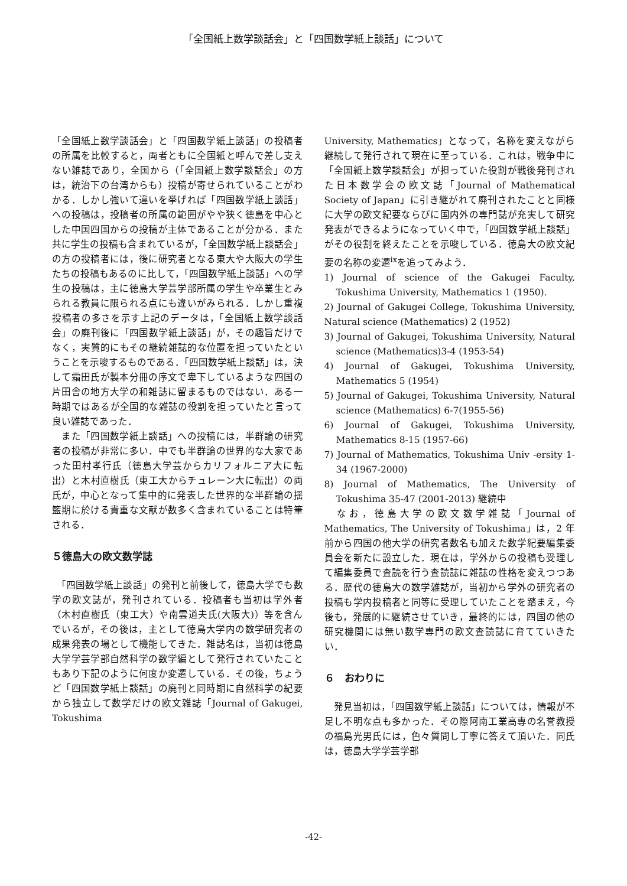「全国紙上数学談話会」と「四国数学紙上談話」について
「全国紙上数学談話会」と「四国数学紙上談話」の投稿者の所属を比較すると，両者ともに全国紙と呼んで差し支えない雑誌であり，全国から（「全国紙上数学談話会」の方は，統治下の台湾からも）投稿が寄せられていることがわかる．しかし強いて違いを挙げれば「四国数学紙上談話」への投稿は，投稿者の所属の範囲がやや狭く徳島を中心とした中国四国からの投稿が主体であることが分かる．また共に学生の投稿も含まれているが，「全国数学紙上談話会」の方の投稿者には，後に研究者となる東大や大阪大の学生たちの投稿もあるのに比して，「四国数学紙上談話」への学生の投稿は，主に徳島大学芸学部所属の学生や卒業生とみられる教員に限られる点にも違いがみられる．しかし重複投稿者の多さを示す上記のデータは，「全国紙上数学談話会」の廃刊後に「四国数学紙上談話」が，その趣旨だけでなく，実質的にもその継続雑誌的な位置を担っていたということを示唆するものである．「四国数学紙上談話」は，決して霜田氏が製本分冊の序文で卑下しているような四国の片田舎の地方大学の和雑誌に留まるものではない．ある一時期ではあるが全国的な雑誌の役割を担っていたと言って良い雑誌であった．
　また「四国数学紙上談話」への投稿には，半群論の研究者の投稿が非常に多い．中でも半群論の世界的な大家であった田村孝行氏（徳島大学芸からカリフォルニア大に転出）と木村直樹氏（東工大からチュレーン大に転出）の両氏が，中心となって集中的に発表した世界的な半群論の揺籃期に於ける貴重な文献が数多く含まれていることは特筆される．
５徳島大の欧文数学誌
　「四国数学紙上談話」の発刊と前後して，徳島大学でも数学の欧文誌が，発刊されている．投稿者も当初は学外者（木村直樹氏（東工大）や南雲道夫氏(大阪大)）等を含んでいるが，その後は，主として徳島大学内の数学研究者の成果発表の場として機能してきた．雑誌名は，当初は徳島大学学芸学部自然科学の数学編として発行されていたこともあり下記のように何度か変遷している．その後，ちょうど「四国数学紙上談話」の廃刊と同時期に自然科学の紀要から独立して数学だけの欧文雑誌「Journal of Gakugei, Tokushima
University, Mathematics」となって，名称を変えながら継続して発行されて現在に至っている．これは，戦争中に「全国紙上数学談話会」が担っていた役割が戦後発刊された日本数学会の欧文誌「Journal of Mathematical Society of Japan」に引き継がれて廃刊されたことと同様に大学の欧文紀要ならびに国内外の専門誌が充実して研究発表ができるようになっていく中で，「四国数学紙上談話」がその役割を終えたことを示唆している．徳島大の欧文紀要の名称の変遷<sup>ix</sup>を追ってみよう．
1) Journal of science of the Gakugei Faculty, Tokushima University, Mathematics 1 (1950).
2) Journal of Gakugei College, Tokushima University, Natural science (Mathematics) 2 (1952)
3) Journal of Gakugei, Tokushima University, Natural science (Mathematics)3-4 (1953-54)
4) Journal of Gakugei, Tokushima University, Mathematics 5 (1954)
5) Journal of Gakugei, Tokushima University, Natural science (Mathematics) 6-7(1955-56)
6) Journal of Gakugei, Tokushima University, Mathematics 8-15 (1957-66)
7) Journal of Mathematics, Tokushima Univ -ersity 1-34 (1967-2000)
8) Journal of Mathematics, The University of Tokushima 35-47 (2001-2013) 継続中
　なお，徳島大学の欧文数学雑誌「Journal of Mathematics, The University of Tokushima」は，2 年前から四国の他大学の研究者数名も加えた数学紀要編集委員会を新たに設立した．現在は，学外からの投稿も受理して編集委員で査読を行う査読誌に雑誌の性格を変えつつある．歴代の徳島大の数学雑誌が，当初から学外の研究者の投稿も学内投稿者と同等に受理していたことを踏まえ，今後も，発展的に継続させていき，最終的には，四国の他の研究機関には無い数学専門の欧文査読誌に育てていきたい．
６　おわりに
　発見当初は，「四国数学紙上談話」については，情報が不足し不明な点も多かった．その際阿南工業高専の名誉教授の福島光男氏には，色々質問し丁寧に答えて頂いた．同氏は，徳島大学学芸学部
-42-